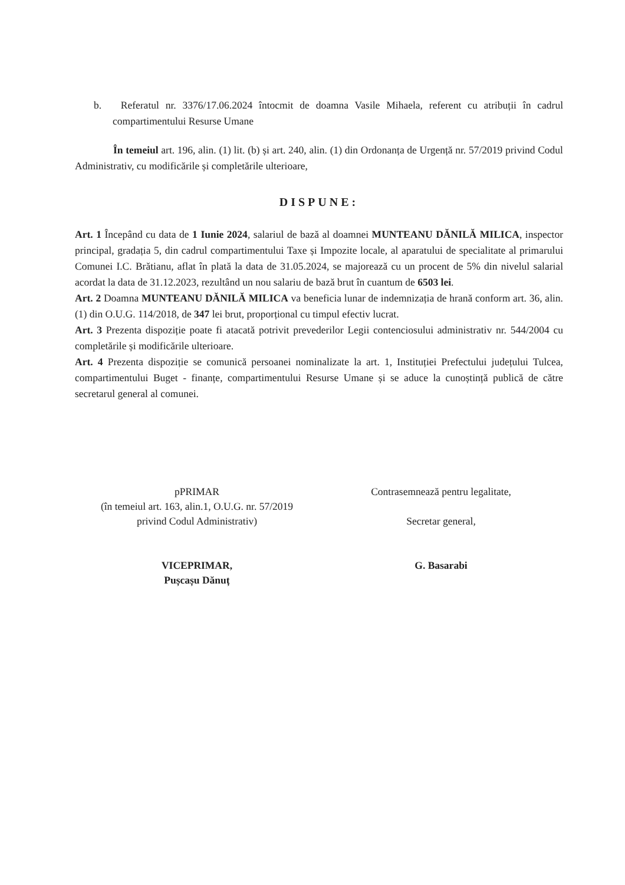b. Referatul nr. 3376/17.06.2024 întocmit de doamna Vasile Mihaela, referent cu atribuții în cadrul compartimentului Resurse Umane
În temeiul art. 196, alin. (1) lit. (b) și art. 240, alin. (1) din Ordonanța de Urgență nr. 57/2019 privind Codul Administrativ, cu modificările și completările ulterioare,
DISPUNE:
Art. 1 Începând cu data de 1 Iunie 2024, salariul de bază al doamnei MUNTEANU DĂNILĂ MILICA, inspector principal, gradația 5, din cadrul compartimentului Taxe și Impozite locale, al aparatului de specialitate al primarului Comunei I.C. Brătianu, aflat în plată la data de 31.05.2024, se majorează cu un procent de 5% din nivelul salarial acordat la data de 31.12.2023, rezultând un nou salariu de bază brut în cuantum de 6503 lei.
Art. 2 Doamna MUNTEANU DĂNILĂ MILICA va beneficia lunar de indemnizația de hrană conform art. 36, alin. (1) din O.U.G. 114/2018, de 347 lei brut, proporțional cu timpul efectiv lucrat.
Art. 3 Prezenta dispoziție poate fi atacată potrivit prevederilor Legii contenciosului administrativ nr. 544/2004 cu completările și modificările ulterioare.
Art. 4 Prezenta dispoziție se comunică persoanei nominalizate la art. 1, Instituției Prefectului județului Tulcea, compartimentului Buget - finanțe, compartimentului Resurse Umane și se aduce la cunoștință publică de către secretarul general al comunei.
pPRIMAR
(în temeiul art. 163, alin.1, O.U.G. nr. 57/2019
privind Codul Administrativ)
VICEPRIMAR,
Pușcașu Dănuț
Contrasemnează pentru legalitate,
Secretar general,
G. Basarabi